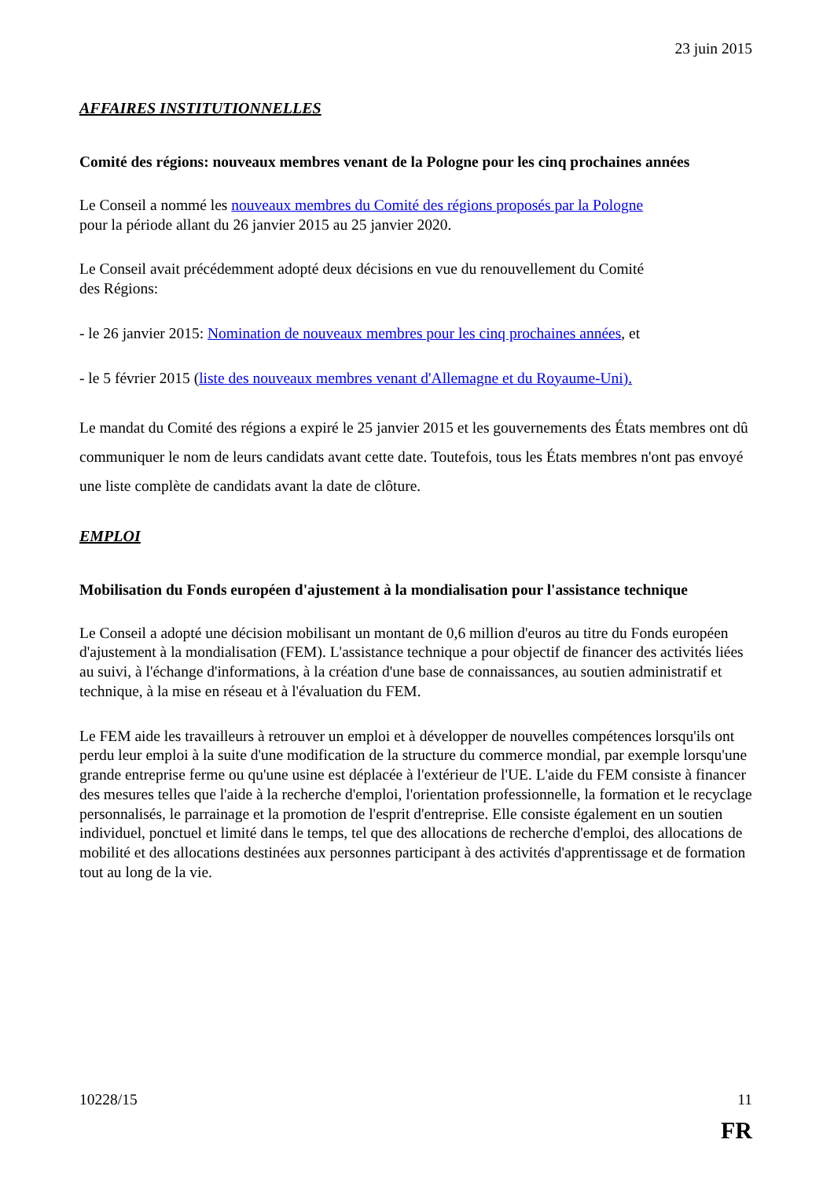23 juin 2015
AFFAIRES INSTITUTIONNELLES
Comité des régions: nouveaux membres venant de la Pologne pour les cinq prochaines années
Le Conseil a nommé les nouveaux membres du Comité des régions proposés par la Pologne
pour la période allant du 26 janvier 2015 au 25 janvier 2020.
Le Conseil avait précédemment adopté deux décisions en vue du renouvellement du Comité
des Régions:
- le 26 janvier 2015: Nomination de nouveaux membres pour les cinq prochaines années, et
- le 5 février 2015 (liste des nouveaux membres venant d'Allemagne et du Royaume-Uni).
Le mandat du Comité des régions a expiré le 25 janvier 2015 et les gouvernements des États membres ont dû communiquer le nom de leurs candidats avant cette date. Toutefois, tous les États membres n'ont pas envoyé une liste complète de candidats avant la date de clôture.
EMPLOI
Mobilisation du Fonds européen d'ajustement à la mondialisation pour l'assistance technique
Le Conseil a adopté une décision mobilisant un montant de 0,6 million d'euros au titre du Fonds européen d'ajustement à la mondialisation (FEM). L'assistance technique a pour objectif de financer des activités liées au suivi, à l'échange d'informations, à la création d'une base de connaissances, au soutien administratif et technique, à la mise en réseau et à l'évaluation du FEM.
Le FEM aide les travailleurs à retrouver un emploi et à développer de nouvelles compétences lorsqu'ils ont perdu leur emploi à la suite d'une modification de la structure du commerce mondial, par exemple lorsqu'une grande entreprise ferme ou qu'une usine est déplacée à l'extérieur de l'UE. L'aide du FEM consiste à financer des mesures telles que l'aide à la recherche d'emploi, l'orientation professionnelle, la formation et le recyclage personnalisés, le parrainage et la promotion de l'esprit d'entreprise. Elle consiste également en un soutien individuel, ponctuel et limité dans le temps, tel que des allocations de recherche d'emploi, des allocations de mobilité et des allocations destinées aux personnes participant à des activités d'apprentissage et de formation tout au long de la vie.
10228/15 11
FR